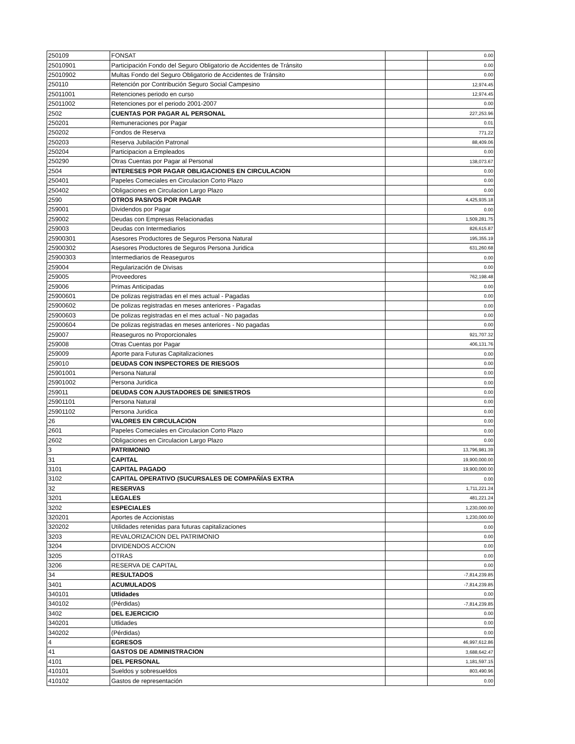| 250109 | FONSAT | | 0.00 |
| 25010901 | Participación Fondo del Seguro Obligatorio de Accidentes de Tránsito | | 0.00 |
| 25010902 | Multas Fondo del Seguro Obligatorio de Accidentes de Tránsito | | 0.00 |
| 250110 | Retención por Contribución Seguro Social Campesino | | 12,974.45 |
| 25011001 | Retenciones periodo en curso | | 12,974.45 |
| 25011002 | Retenciones por el periodo 2001-2007 | | 0.00 |
| 2502 | CUENTAS POR PAGAR AL PERSONAL | | 227,253.96 |
| 250201 | Remuneraciones por Pagar | | 0.01 |
| 250202 | Fondos de Reserva | | 771.22 |
| 250203 | Reserva Jubilación Patronal | | 88,409.06 |
| 250204 | Participacion a Empleados | | 0.00 |
| 250290 | Otras Cuentas por Pagar al Personal | | 138,073.67 |
| 2504 | INTERESES POR PAGAR OBLIGACIONES EN CIRCULACION | | 0.00 |
| 250401 | Papeles Comeciales en Circulacion Corto Plazo | | 0.00 |
| 250402 | Obligaciones en Circulacion Largo Plazo | | 0.00 |
| 2590 | OTROS PASIVOS POR PAGAR | | 4,425,935.18 |
| 259001 | Dividendos por Pagar | | 0.00 |
| 259002 | Deudas con Empresas Relacionadas | | 1,509,281.75 |
| 259003 | Deudas con Intermediarios | | 826,615.87 |
| 25900301 | Asesores Productores de Seguros Persona Natural | | 195,355.19 |
| 25900302 | Asesores Productores de Seguros Persona Juridica | | 631,260.68 |
| 25900303 | Intermediarios de Reaseguros | | 0.00 |
| 259004 | Regularización de Divisas | | 0.00 |
| 259005 | Proveedores | | 762,198.48 |
| 259006 | Primas Anticipadas | | 0.00 |
| 25900601 | De polizas registradas en el mes actual - Pagadas | | 0.00 |
| 25900602 | De polizas registradas en meses anteriores - Pagadas | | 0.00 |
| 25900603 | De polizas registradas en el mes actual - No pagadas | | 0.00 |
| 25900604 | De polizas registradas en meses anteriores - No pagadas | | 0.00 |
| 259007 | Reaseguros no Proporcionales | | 921,707.32 |
| 259008 | Otras Cuentas por Pagar | | 406,131.76 |
| 259009 | Aporte para Futuras Capitalizaciones | | 0.00 |
| 259010 | DEUDAS CON INSPECTORES DE RIESGOS | | 0.00 |
| 25901001 | Persona Natural | | 0.00 |
| 25901002 | Persona Juridica | | 0.00 |
| 259011 | DEUDAS CON AJUSTADORES DE SINIESTROS | | 0.00 |
| 25901101 | Persona Natural | | 0.00 |
| 25901102 | Persona Juridica | | 0.00 |
| 26 | VALORES EN CIRCULACION | | 0.00 |
| 2601 | Papeles Comeciales en Circulacion Corto Plazo | | 0.00 |
| 2602 | Obligaciones en Circulacion Largo Plazo | | 0.00 |
| 3 | PATRIMONIO | | 13,796,981.39 |
| 31 | CAPITAL | | 19,900,000.00 |
| 3101 | CAPITAL PAGADO | | 19,900,000.00 |
| 3102 | CAPITAL OPERATIVO (SUCURSALES DE COMPAÑÍAS EXTRA | | 0.00 |
| 32 | RESERVAS | | 1,711,221.24 |
| 3201 | LEGALES | | 481,221.24 |
| 3202 | ESPECIALES | | 1,230,000.00 |
| 320201 | Aportes de Accionistas | | 1,230,000.00 |
| 320202 | Utilidades retenidas para futuras capitalizaciones | | 0.00 |
| 3203 | REVALORIZACION DEL PATRIMONIO | | 0.00 |
| 3204 | DIVIDENDOS ACCION | | 0.00 |
| 3205 | OTRAS | | 0.00 |
| 3206 | RESERVA DE CAPITAL | | 0.00 |
| 34 | RESULTADOS | | -7,814,239.85 |
| 3401 | ACUMULADOS | | -7,814,239.85 |
| 340101 | Utlidades | | 0.00 |
| 340102 | (Pérdidas) | | -7,814,239.85 |
| 3402 | DEL EJERCICIO | | 0.00 |
| 340201 | Utlidades | | 0.00 |
| 340202 | (Pérdidas) | | 0.00 |
| 4 | EGRESOS | | 46,997,612.86 |
| 41 | GASTOS DE ADMINISTRACION | | 3,688,642.47 |
| 4101 | DEL PERSONAL | | 1,181,597.15 |
| 410101 | Sueldos y sobresueldos | | 803,490.96 |
| 410102 | Gastos de representación | | 0.00 |